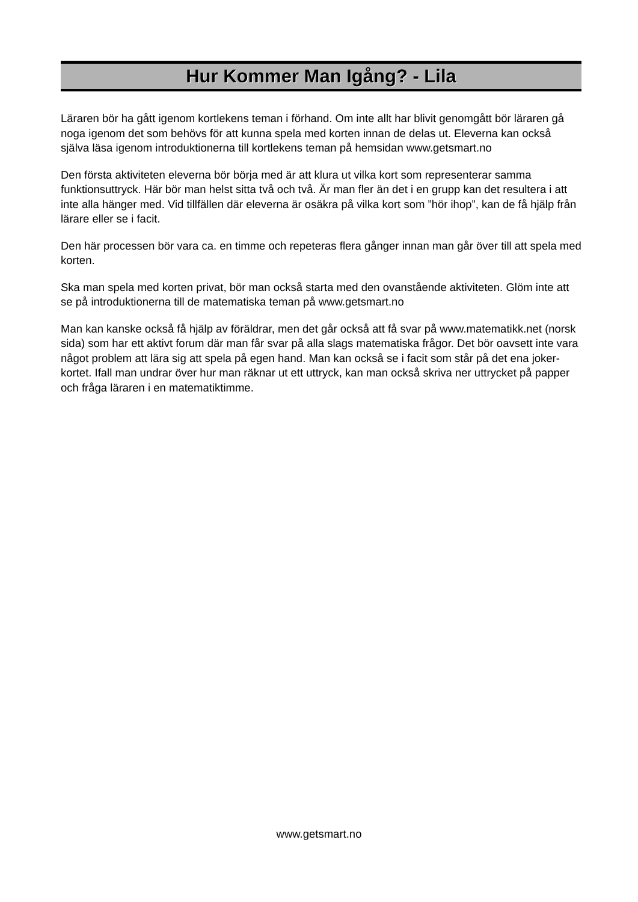Hur Kommer Man Igång? - Lila
Läraren bör ha gått igenom kortlekens teman i förhand. Om inte allt har blivit genomgått bör läraren gå noga igenom det som behövs för att kunna spela med korten innan de delas ut. Eleverna kan också själva läsa igenom introduktionerna till kortlekens teman på hemsidan www.getsmart.no
Den första aktiviteten eleverna bör börja med är att klura ut vilka kort som representerar samma funktionsuttryck. Här bör man helst sitta två och två. Är man fler än det i en grupp kan det resultera i att inte alla hänger med. Vid tillfällen där eleverna är osäkra på vilka kort som ”hör ihop”, kan de få hjälp från lärare eller se i facit.
Den här processen bör vara ca. en timme och repeteras flera gånger innan man går över till att spela med korten.
Ska man spela med korten privat, bör man också starta med den ovanstående aktiviteten. Glöm inte att se på introduktionerna till de matematiska teman på www.getsmart.no
Man kan kanske också få hjälp av föräldrar, men det går också att få svar på www.matematikk.net (norsk sida) som har ett aktivt forum där man får svar på alla slags matematiska frågor. Det bör oavsett inte vara något problem att lära sig att spela på egen hand. Man kan också se i facit som står på det ena joker-kortet. Ifall man undrar över hur man räknar ut ett uttryck, kan man också skriva ner uttrycket på papper och fråga läraren i en matematiktimme.
www.getsmart.no